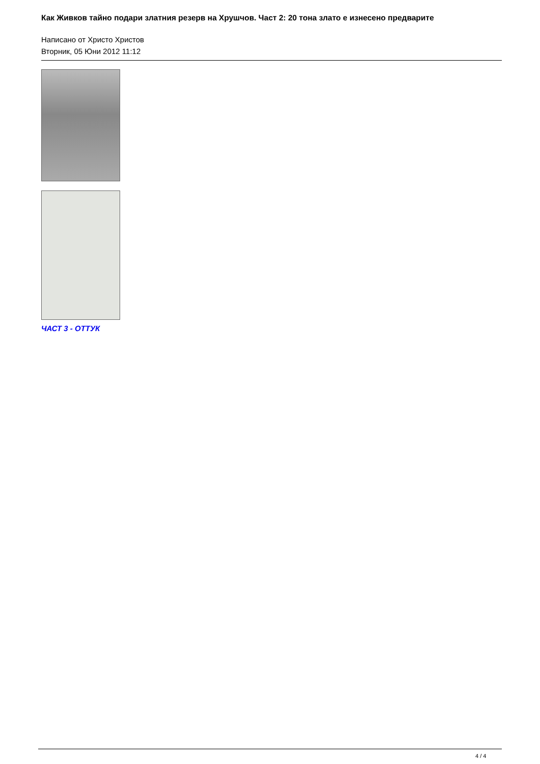Как Живков тайно подари златния резерв на Хрушчов. Част 2: 20 тона злато е изнесено предварите
Написано от Христо Христов
Вторник, 05 Юни 2012 11:12
ЧАСТ 3 - ОТТУК
4 / 4